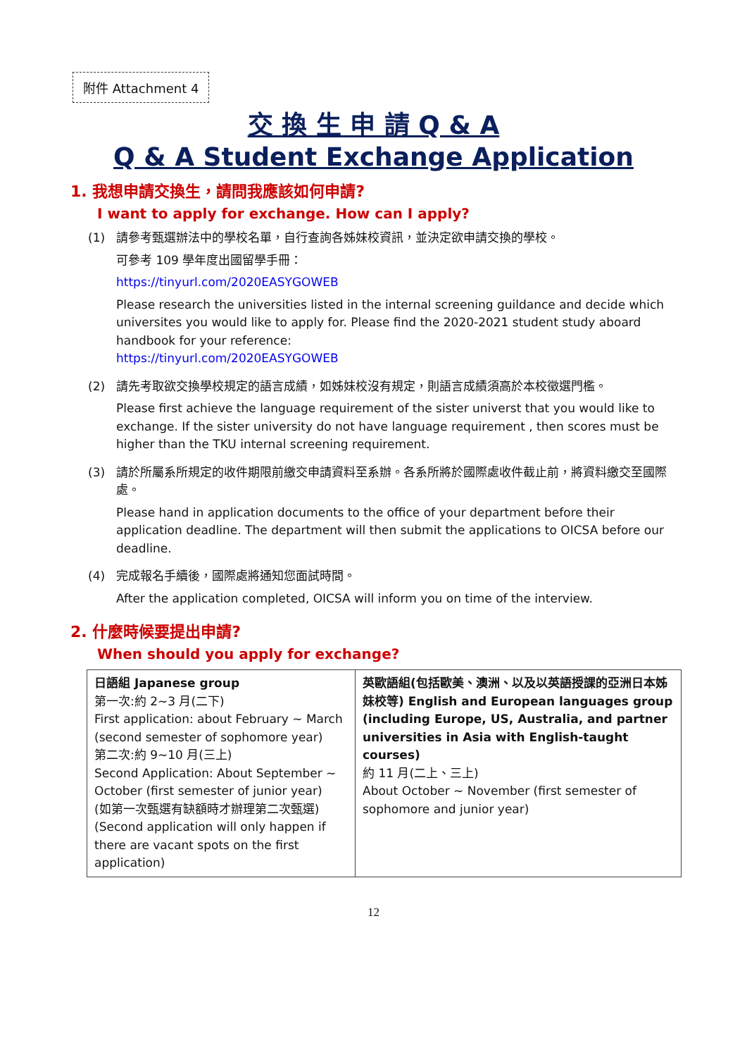附件 Attachment 4
交 換 生 申 請 Q & A
Q & A Student Exchange Application
1. 我想申請交換生，請問我應該如何申請?
I want to apply for exchange. How can I apply?
(1) 請參考甄選辦法中的學校名單，自行查詢各姊妹校資訊，並決定欲申請交換的學校。
可參考 109 學年度出國留學手冊：
https://tinyurl.com/2020EASYGOWEB
Please research the universities listed in the internal screening guildance and decide which universites you would like to apply for. Please find the 2020-2021 student study aboard handbook for your reference:
https://tinyurl.com/2020EASYGOWEB
(2) 請先考取欲交換學校規定的語言成績，如姊妹校沒有規定，則語言成績須高於本校徵選門檻。
Please first achieve the language requirement of the sister universt that you would like to exchange. If the sister university do not have language requirement , then scores must be higher than the TKU internal screening requirement.
(3) 請於所屬系所規定的收件期限前繳交申請資料至系辦。各系所將於國際處收件截止前，將資料繳交至國際處。
Please hand in application documents to the office of your department before their application deadline. The department will then submit the applications to OICSA before our deadline.
(4) 完成報名手續後，國際處將通知您面試時間。
After the application completed, OICSA will inform you on time of the interview.
2. 什麼時候要提出申請?
When should you apply for exchange?
| 日語組 Japanese group 第一次:約 2~3 月(二下) First application: about February ~ March (second semester of sophomore year) 第二次:約 9~10 月(三上) Second Application: About September ~ October (first semester of junior year) (如第一次甄選有缺額時才辦理第二次甄選) (Second application will only happen if there are vacant spots on the first application) | 英歐語組(包括歐美、澳洲、以及以英語授課的亞洲日本姊妹校等) English and European languages group (including Europe, US, Australia, and partner universities in Asia with English-taught courses) 約 11 月(二上、三上) About October ~ November (first semester of sophomore and junior year) |
12